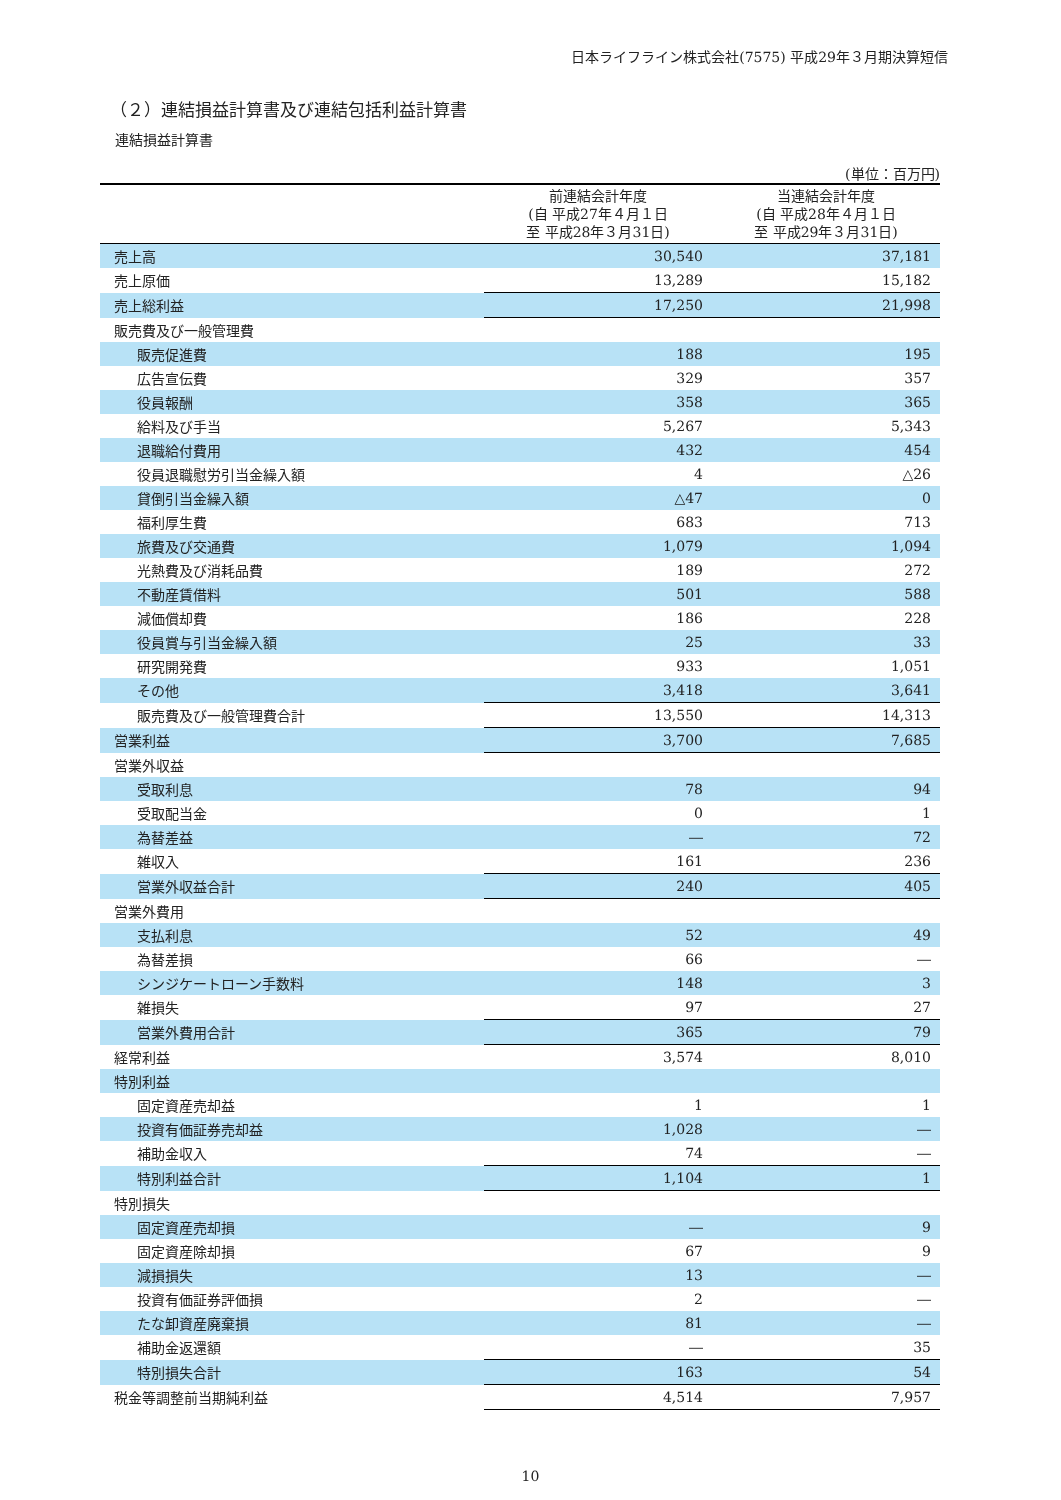日本ライフライン株式会社(7575) 平成29年３月期決算短信
（２）連結損益計算書及び連結包括利益計算書
連結損益計算書
(単位：百万円)
| | 前連結会計年度 (自 平成27年４月１日 至 平成28年３月31日) | 当連結会計年度 (自 平成28年４月１日 至 平成29年３月31日) |
| --- | --- | --- |
| 売上高 | 30,540 | 37,181 |
| 売上原価 | 13,289 | 15,182 |
| 売上総利益 | 17,250 | 21,998 |
| 販売費及び一般管理費 | | |
| 販売促進費 | 188 | 195 |
| 広告宣伝費 | 329 | 357 |
| 役員報酬 | 358 | 365 |
| 給料及び手当 | 5,267 | 5,343 |
| 退職給付費用 | 432 | 454 |
| 役員退職慰労引当金繰入額 | 4 | △26 |
| 貸倒引当金繰入額 | △47 | 0 |
| 福利厚生費 | 683 | 713 |
| 旅費及び交通費 | 1,079 | 1,094 |
| 光熱費及び消耗品費 | 189 | 272 |
| 不動産賃借料 | 501 | 588 |
| 減価償却費 | 186 | 228 |
| 役員賞与引当金繰入額 | 25 | 33 |
| 研究開発費 | 933 | 1,051 |
| その他 | 3,418 | 3,641 |
| 販売費及び一般管理費合計 | 13,550 | 14,313 |
| 営業利益 | 3,700 | 7,685 |
| 営業外収益 | | |
| 受取利息 | 78 | 94 |
| 受取配当金 | 0 | 1 |
| 為替差益 | ― | 72 |
| 雑収入 | 161 | 236 |
| 営業外収益合計 | 240 | 405 |
| 営業外費用 | | |
| 支払利息 | 52 | 49 |
| 為替差損 | 66 | ― |
| シンジケートローン手数料 | 148 | 3 |
| 雑損失 | 97 | 27 |
| 営業外費用合計 | 365 | 79 |
| 経常利益 | 3,574 | 8,010 |
| 特別利益 | | |
| 固定資産売却益 | 1 | 1 |
| 投資有価証券売却益 | 1,028 | ― |
| 補助金収入 | 74 | ― |
| 特別利益合計 | 1,104 | 1 |
| 特別損失 | | |
| 固定資産売却損 | ― | 9 |
| 固定資産除却損 | 67 | 9 |
| 減損損失 | 13 | ― |
| 投資有価証券評価損 | 2 | ― |
| たな卸資産廃棄損 | 81 | ― |
| 補助金返還額 | ― | 35 |
| 特別損失合計 | 163 | 54 |
| 税金等調整前当期純利益 | 4,514 | 7,957 |
10